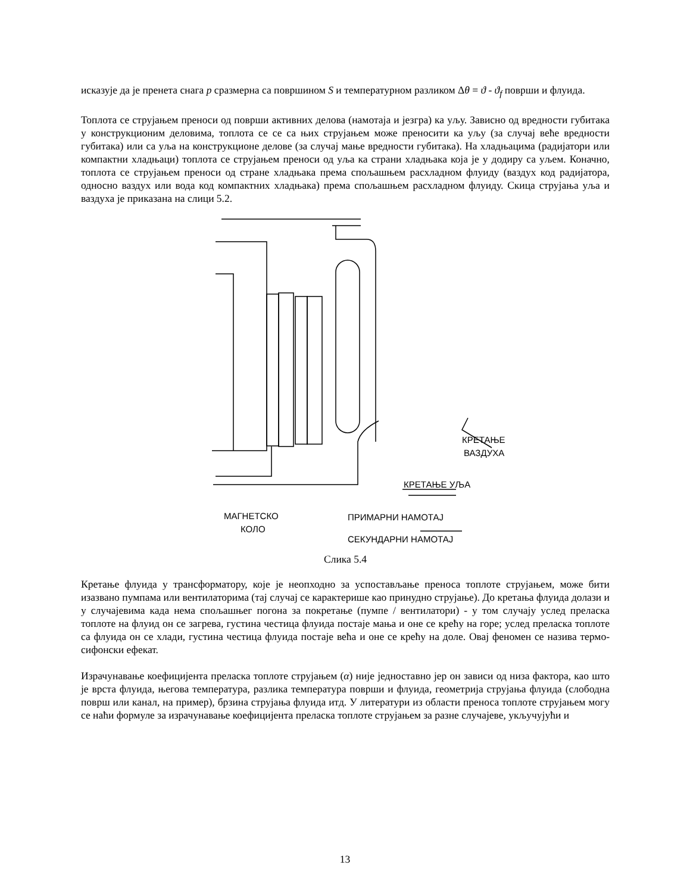исказује да је пренета снага p сразмерна са површином S и температурном разликом Δθ = ϑ - ϑ<sub>f</sub> површи и флуида.
Топлота се струјањем преноси од површи активних делова (намотаја и језгра) ка уљу. Зависно од вредности губитака у конструкционим деловима, топлота се се са њих струјањем може преносити ка уљу (за случај веће вредности губитака) или са уља на конструкционе делове (за случај мање вредности губитака). На хладњацима (радијатори или компактни хладњаци) топлота се струјањем преноси од уља ка страни хладњака која је у додиру са уљем. Коначно, топлота се струјањем преноси од стране хладњака према спољашњем расхладном флуиду (ваздух код радијатора, односно ваздух или вода код компактних хладњака) према спољашњем расхладном флуиду. Скица струјања уља и ваздуха је приказана на слици 5.2.
КРЕТАЊЕ
ВАЗДУХА
КРЕТАЊЕ УЉА
ПРИМАРНИ НАМОТАЈ
МАГНЕТСКО
КОЛО
СЕКУНДАРНИ НАМОТАЈ
Слика 5.4
Кретање флуида у трансформатору, које је неопходно за успостављање преноса топлоте струјањем, може бити изазвано пумпама или вентилаторима (тај случај се карактерише као принудно струјање). До кретања флуида долази и у случајевима када нема спољашњег погона за покретање (пумпе / вентилатори) - у том случају услед преласка топлоте на флуид он се загрева, густина честица флуида постаје мања и оне се крећу на горе; услед преласка топлоте са флуида он се хлади, густина честица флуида постаје већа и оне се крећу на доле. Овај феномен се назива термо-сифонски ефекат.
Израчунавање коефицијента преласка топлоте струјањем (α) није једноставно јер он зависи од низа фактора, као што је врста флуида, његова температура, разлика температура површи и флуида, геометрија струјања флуида (слободна површ или канал, на пример), брзина струјања флуида итд. У литератури из области преноса топлоте струјањем могу се наћи формуле за израчунавање коефицијента преласка топлоте струјањем за разне случајеве, укључујући и
13